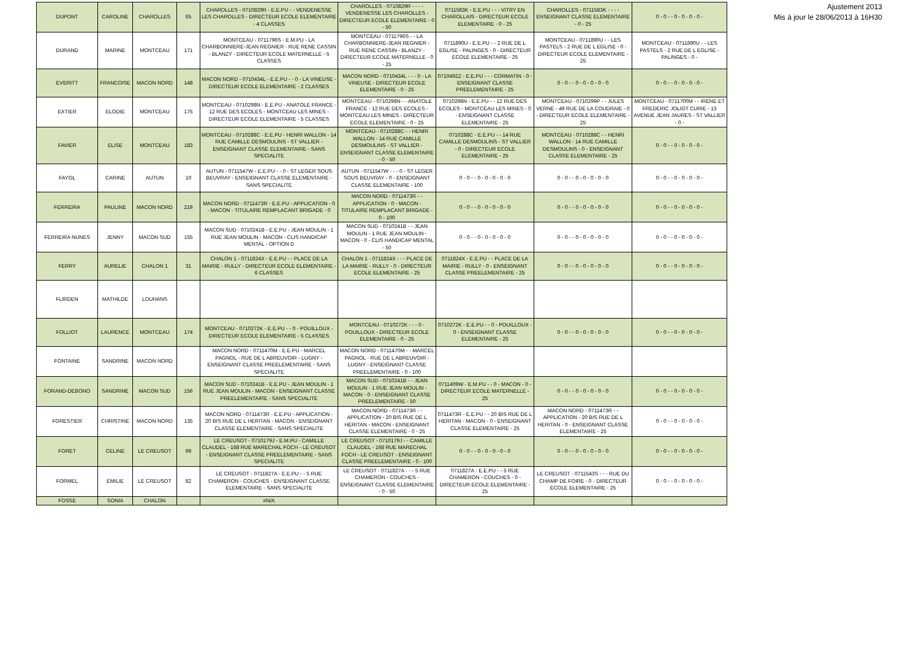| DUPONT | CAROLINE | CHAROLLES | 65 | CHAROLLES - 0710829R - E.E.PU - - VENDENESSE LES CHAROLLES - DIRECTEUR ECOLE ELEMENTAIRE - 4 CLASSES | CHAROLLES - 0710829R - - - - VENDENESSE LES CHAROLLES - DIRECTEUR ECOLE ELEMENTAIRE - 0 - 50 | 0711583K - E.E.PU - - - VITRY EN CHAROLLAIS - DIRECTEUR ECOLE ELEMENTAIRE - 0 - 25 | CHAROLLES - 0711583K - - - - ENSEIGNANT CLASSE ELEMENTAIRE - 0 - 25 | 0 - 0 - - 0 - 0 - 0 - 0 - |
| DURAND | MARINE | MONTCEAU | 171 | MONTCEAU - 0711796S - E.M.PU - LA CHARBONNIERE-JEAN REGNIER - RUE RENE CASSIN - BLANZY - DIRECTEUR ECOLE MATERNELLE - 5 CLASSES | MONTCEAU - 0711796S - - LA CHARBONNIERE-JEAN REGNIER - RUE RENE CASSIN - BLANZY - DIRECTEUR ECOLE MATERNELLE - 0 - 25 | 0711890U - E.E.PU - - 2 RUE DE L EGLISE - PALINGES - 0 - DIRECTEUR ECOLE ELEMENTAIRE - 25 | MONTCEAU - 0711890U - - LES PASTELS - 2 RUE DE L EGLISE - 0 - DIRECTEUR ECOLE ELEMENTAIRE - 25 | MONTCEAU - 0711890U - - LES PASTELS - 2 RUE DE L EGLISE - PALINGES - 0 - |
| EVERITT | FRANCOISE | MACON NORD | 148 | MACON NORD - 0710434L - E.E.PU - - 0 - LA VINEUSE - DIRECTEUR ECOLE ELEMENTAIRE - 2 CLASSES | MACON NORD - 0710434L - - - 0 - LA VINEUSE - DIRECTEUR ECOLE ELEMENTAIRE - 0 - 25 | 0710492Z - E.E.PU - - - CORMATIN - 0 - ENSEIGNANT CLASSE PREELEMENTAIRE - 25 | 0 - 0 - - 0 - 0 - 0 - 0 - 0 | 0 - 0 - - 0 - 0 - 0 - 0 - |
| EXTIER | ELODIE | MONTCEAU | 175 | MONTCEAU - 0710298N - E.E.PU - ANATOLE FRANCE - 12 RUE DES ECOLES - MONTCEAU LES MINES - DIRECTEUR ECOLE ELEMENTAIRE - 5 CLASSES | MONTCEAU - 0710298N - - ANATOLE FRANCE - 12 RUE DES ECOLES - MONTCEAU LES MINES - DIRECTEUR ECOLE ELEMENTAIRE - 0 - 25 | 0710298N - E.E.PU - - 12 RUE DES ECOLES - MONTCEAU LES MINES - 0 - ENSEIGNANT CLASSE ELEMENTAIRE - 25 | MONTCEAU - 0710299P - - JULES VERNE - 49 RUE DE LA COUDRAIE - 0 - DIRECTEUR ECOLE ELEMENTAIRE - 25 | MONTCEAU - 0711700M - - IRENE ET FREDERIC JOLIOT CURIE - 13 AVENUE JEAN JAURES - ST VALLIER - 0 - |
| FAVIER | ELISE | MONTCEAU | 183 | MONTCEAU - 0710288C - E.E.PU - HENRI WALLON - 14 RUE CAMILLE DESMOULINS - ST VALLIER - ENSEIGNANT CLASSE ELEMENTAIRE - SANS SPECIALITE | MONTCEAU - 0710288C - - HENRI WALLON - 14 RUE CAMILLE DESMOULINS - ST VALLIER - ENSEIGNANT CLASSE ELEMENTAIRE - 0 - 50 | 0710288C - E.E.PU - - 14 RUE CAMILLE DESMOULINS - ST VALLIER - 0 - DIRECTEUR ECOLE ELEMENTAIRE - 25 | MONTCEAU - 0710288C - - HENRI WALLON - 14 RUE CAMILLE DESMOULINS - 0 - ENSEIGNANT CLASSE ELEMENTAIRE - 25 | 0 - 0 - - 0 - 0 - 0 - 0 - |
| FAYOL | CARINE | AUTUN | 10 | AUTUN - 0711547W - E.E.PU - - 0 - ST LEGER SOUS BEUVRAY - ENSEIGNANT CLASSE ELEMENTAIRE - SANS SPECIALITE | AUTUN - 0711547W - - - 0 - ST LEGER SOUS BEUVRAY - 0 - ENSEIGNANT CLASSE ELEMENTAIRE - 100 | 0 - 0 - - 0 - 0 - 0 - 0 - 0 | 0 - 0 - - 0 - 0 - 0 - 0 - 0 | 0 - 0 - - 0 - 0 - 0 - 0 - |
| FERREIRA | PAULINE | MACON NORD | 219 | MACON NORD - 0711473R - E.E.PU - APPLICATION - 0 - MACON - TITULAIRE REMPLACANT BRIGADE - 0 | MACON NORD - 0711473R - - APPLICATION - 0 - MACON - TITULAIRE REMPLACANT BRIGADE - 0 - 100 | 0 - 0 - - 0 - 0 - 0 - 0 - 0 | 0 - 0 - - 0 - 0 - 0 - 0 - 0 | 0 - 0 - - 0 - 0 - 0 - 0 - |
| FERREIRA NUNES | JENNY | MACON SUD | 155 | MACON SUD - 0710241B - E.E.PU - JEAN MOULIN - 1 RUE JEAN MOULIN - MACON - CLIS HANDICAP MENTAL - OPTION D | MACON SUD - 0710241B - - JEAN MOULIN - 1 RUE JEAN MOULIN - MACON - 0 - CLIS HANDICAP MENTAL - 50 | 0 - 0 - - 0 - 0 - 0 - 0 - 0 | 0 - 0 - - 0 - 0 - 0 - 0 - 0 | 0 - 0 - - 0 - 0 - 0 - 0 - |
| FERRY | AURELIE | CHALON 1 | 31 | CHALON 1 - 0711824X - E.E.PU - - PLACE DE LA MAIRIE - RULLY - DIRECTEUR ECOLE ELEMENTAIRE - 6 CLASSES | CHALON 1 - 0711824X - - - PLACE DE LA MAIRIE - RULLY - 0 - DIRECTEUR ECOLE ELEMENTAIRE - 25 | 0711824X - E.E.PU - - PLACE DE LA MAIRIE - RULLY - 0 - ENSEIGNANT CLASSE PREELEMENTAIRE - 25 | 0 - 0 - - 0 - 0 - 0 - 0 - 0 | 0 - 0 - - 0 - 0 - 0 - 0 - |
| FLIRDEN | MATHILDE | LOUHANS | | | | | | |
| FOLLIOT | LAURENCE | MONTCEAU | 174 | MONTCEAU - 0710272K - E.E.PU - - 0 - POUILLOUX - DIRECTEUR ECOLE ELEMENTAIRE - 5 CLASSES | MONTCEAU - 0710272K - - - 0 - POUILLOUX - DIRECTEUR ECOLE ELEMENTAIRE - 0 - 25 | 0710272K - E.E.PU - - 0 - POUILLOUX - 0 - ENSEIGNANT CLASSE ELEMENTAIRE - 25 | 0 - 0 - - 0 - 0 - 0 - 0 - 0 | 0 - 0 - - 0 - 0 - 0 - 0 - |
| FONTAINE | SANDRINE | MACON NORD | | MACON NORD - 0711470M - E.E.PU - MARCEL PAGNOL - RUE DE L ABREUVOIR - LUGNY - ENSEIGNANT CLASSE PREELEMENTAIRE - SANS SPECIALITE | MACON NORD - 0711470M - - MARCEL PAGNOL - RUE DE L ABREUVOIR - LUGNY - ENSEIGNANT CLASSE PREELEMENTAIRE - 0 - 100 | | | |
| FORAND-DEBONO | SANDRINE | MACON SUD | 156 | MACON SUD - 0710241B - E.E.PU - JEAN MOULIN - 1 RUE JEAN MOULIN - MACON - ENSEIGNANT CLASSE PREELEMENTAIRE - SANS SPECIALITE | MACON SUD - 0710241B - - JEAN MOULIN - 1 RUE JEAN MOULIN - MACON - 0 - ENSEIGNANT CLASSE PREELEMENTAIRE - 50 | 0711409W - E.M.PU - - 0 - MACON - 0 - DIRECTEUR ECOLE MATERNELLE - 25 | 0 - 0 - - 0 - 0 - 0 - 0 - 0 | 0 - 0 - - 0 - 0 - 0 - 0 - |
| FORESTIER | CHRISTINE | MACON NORD | 135 | MACON NORD - 0711473R - E.E.PU - APPLICATION - 20 BIS RUE DE L HERITAN - MACON - ENSEIGNANT CLASSE ELEMENTAIRE - SANS SPECIALITE | MACON NORD - 0711473R - - APPLICATION - 20 BIS RUE DE L HERITAN - MACON - ENSEIGNANT CLASSE ELEMENTAIRE - 0 - 25 | 0711473R - E.E.PU - - 20 BIS RUE DE L HERITAN - MACON - 0 - ENSEIGNANT CLASSE ELEMENTAIRE - 25 | MACON NORD - 0711473R - - APPLICATION - 20 BIS RUE DE L HERITAN - 0 - ENSEIGNANT CLASSE ELEMENTAIRE - 25 | 0 - 0 - - 0 - 0 - 0 - 0 - |
| FORET | CELINE | LE CREUSOT | 99 | LE CREUSOT - 0710179J - E.M.PU - CAMILLE CLAUDEL - 168 RUE MARECHAL FOCH - LE CREUSOT - ENSEIGNANT CLASSE PREELEMENTAIRE - SANS SPECIALITE | LE CREUSOT - 0710179J - - CAMILLE CLAUDEL - 168 RUE MARECHAL FOCH - LE CREUSOT - ENSEIGNANT CLASSE PREELEMENTAIRE - 0 - 100 | 0 - 0 - - 0 - 0 - 0 - 0 - 0 | 0 - 0 - - 0 - 0 - 0 - 0 - 0 | 0 - 0 - - 0 - 0 - 0 - 0 - |
| FORMEL | EMILIE | LE CREUSOT | 82 | LE CREUSOT - 0711827A - E.E.PU - - 5 RUE CHAMERON - COUCHES - ENSEIGNANT CLASSE ELEMENTAIRE - SANS SPECIALITE | LE CREUSOT - 0711827A - - - 5 RUE CHAMERON - COUCHES - ENSEIGNANT CLASSE ELEMENTAIRE - 0 - 50 | 0711827A - E.E.PU - - 5 RUE CHAMERON - COUCHES - 0 - DIRECTEUR ECOLE ELEMENTAIRE - 25 | LE CREUSOT - 0711543S - - - RUE DU CHAMP DE FOIRE - 0 - DIRECTEUR ECOLE ELEMENTAIRE - 25 | 0 - 0 - - 0 - 0 - 0 - 0 - |
| FOSSE | SONIA | CHALON | | #N/A | | | | |
Ajustement 2013
Mis à jour le 28/06/2013 à 16H30